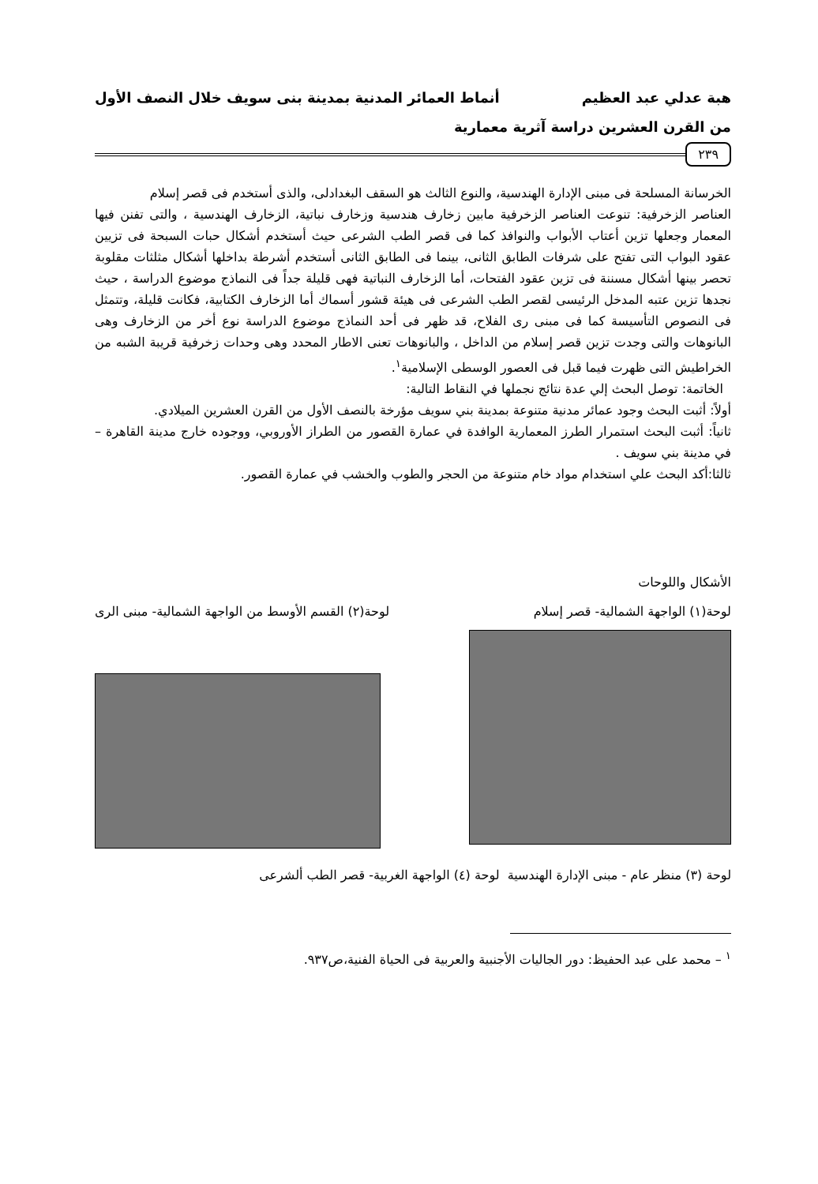هبة عدلي عبد العظيم أنماط العمائر المدنية بمدينة بنى سويف خلال النصف الأول
من القرن العشرين دراسة آثرية معمارية
٢٣٩
الخرسانة المسلحة فى مبنى الإدارة الهندسية، والنوع الثالث هو السقف البغدادلى، والذى أستخدم فى قصر إسلام
العناصر الزخرفية: تنوعت العناصر الزخرفية مابين زخارف هندسية وزخارف نباتية، الزخارف الهندسية ، والتى تفنن فيها المعمار وجعلها تزين أعتاب الأبواب والنوافذ كما فى قصر الطب الشرعى حيث أستخدم أشكال حبات السبحة فى تزيين عقود البواب التى تفتح على شرفات الطابق الثانى، بينما فى الطابق الثانى أستخدم أشرطة بداخلها أشكال مثلثات مقلوبة تحصر بينها أشكال مسننة فى تزين عقود الفتحات، أما الزخارف النباتية فهى قليلة جداً فى النماذج موضوع الدراسة ، حيث نجدها تزين عتبه المدخل الرئيسى لقصر الطب الشرعى فى هيئة قشور أسماك أما الزخارف الكتابية، فكانت قليلة، وتتمثل فى النصوص التأسيسة كما فى مبنى رى الفلاح، قد ظهر فى أحد النماذج موضوع الدراسة نوع أخر من الزخارف وهى البانوهات والتى وجدت تزين قصر إسلام من الداخل ، والبانوهات تعنى الاطار المحدد وهى وحدات زخرفية قريبة الشبه من الخراطيش التى ظهرت فيما قبل فى العصور الوسطى الإسلامية<sup>١</sup>.
الخاتمة: توصل البحث إلي عدة نتائج نجملها في النقاط التالية:
أولاً: أثبت البحث وجود عمائر مدنية متنوعة بمدينة بني سويف مؤرخة بالنصف الأول من القرن العشرين الميلادي.
ثانياً: أثبت البحث استمرار الطرز المعمارية الوافدة في عمارة القصور من الطراز الأوروبي، ووجوده خارج مدينة القاهرة – في مدينة بني سويف .
ثالثا:أكد البحث علي استخدام مواد خام متنوعة من الحجر والطوب والخشب في عمارة القصور.
الأشكال واللوحات
لوحة(١) الواجهة الشمالية- قصر إسلام لوحة(٢) القسم الأوسط من الواجهة الشمالية- مبنى الرى
لوحة (٣) منظر عام - مبنى الإدارة الهندسية لوحة (٤) الواجهة الغربية- قصر الطب ألشرعى
<sup>١</sup> – محمد على عبد الحفيظ: دور الجاليات الأجنبية والعربية فى الحياة الفنية،ص٩٣٧.